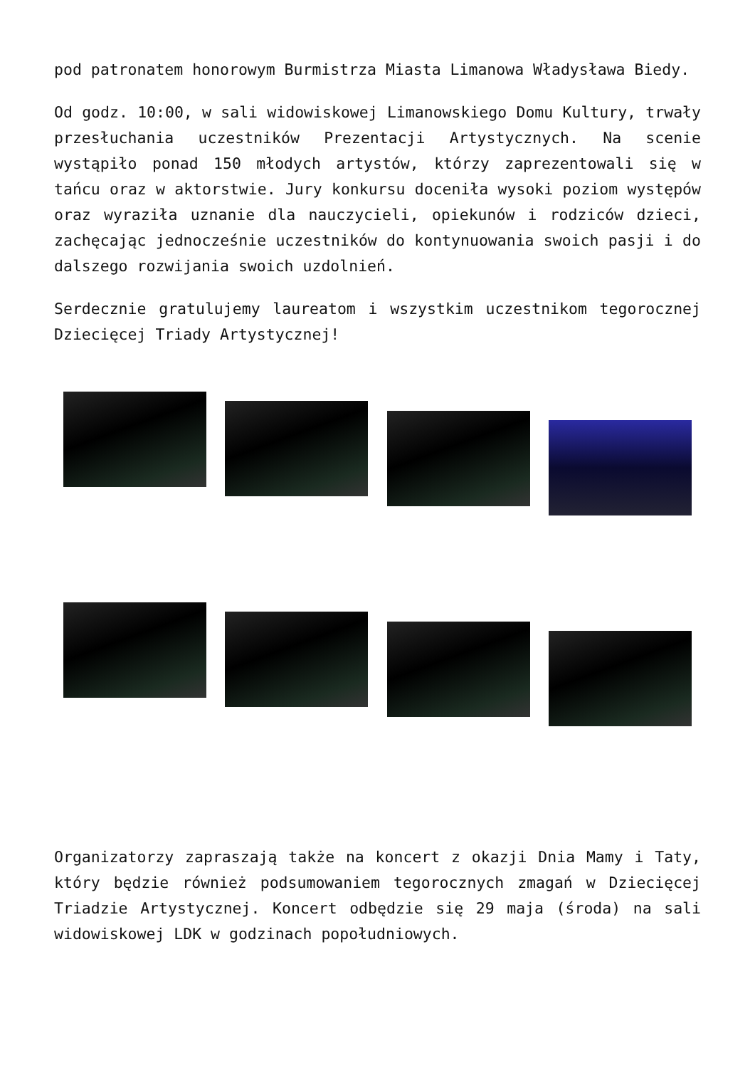pod patronatem honorowym Burmistrza Miasta Limanowa Władysława Biedy.
Od godz. 10:00, w sali widowiskowej Limanowskiego Domu Kultury, trwały przesłuchania uczestników Prezentacji Artystycznych. Na scenie wystąpiło ponad 150 młodych artystów, którzy zaprezentowali się w tańcu oraz w aktorstwie. Jury konkursu doceniła wysoki poziom występów oraz wyraziła uznanie dla nauczycieli, opiekunów i rodziców dzieci, zachęcając jednocześnie uczestników do kontynuowania swoich pasji i do dalszego rozwijania swoich uzdolnień.
Serdecznie gratulujemy laureatom i wszystkim uczestnikom tegorocznej Dziecięcej Triady Artystycznej!
Organizatorzy zapraszają także na koncert z okazji Dnia Mamy i Taty, który będzie również podsumowaniem tegorocznych zmagań w Dziecięcej Triadzie Artystycznej. Koncert odbędzie się 29 maja (środa) na sali widowiskowej LDK w godzinach popołudniowych.